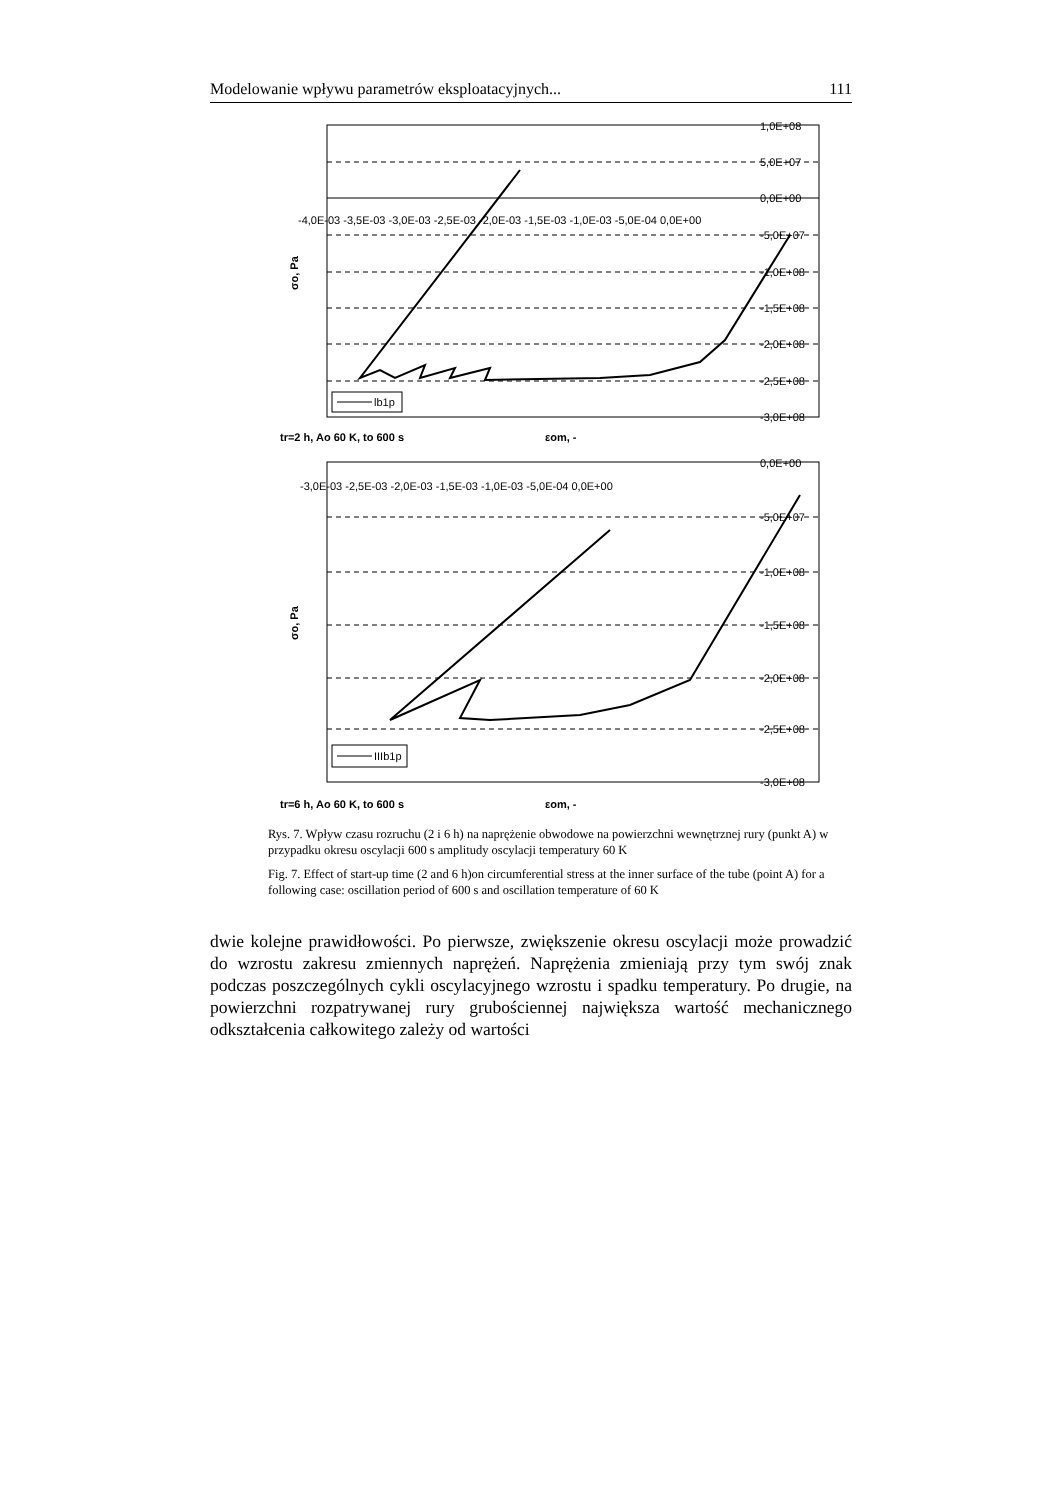Modelowanie wpływu parametrów eksploatacyjnych... 111
1,0E+08
5,0E+07
0,0E+00
-4,0E-03 -3,5E-03 -3,0E-03 -2,5E-03 -2,0E-03 -1,5E-03 -1,0E-03 -5,0E-04 0,0E+00
-5,0E+07
-1,0E+08
-1,5E+08
-2,0E+08
-2,5E+08
-3,0E+08
lb1p
σo, Pa
tr=2 h, Ao 60 K, to 600 s
εom, -
0,0E+00
-3,0E-03 -2,5E-03 -2,0E-03 -1,5E-03 -1,0E-03 -5,0E-04 0,0E+00
-5,0E+07
-1,0E+08
-1,5E+08
-2,0E+08
-2,5E+08
-3,0E+08
IIIb1p
σo, Pa
tr=6 h, Ao 60 K, to 600 s
εom, -
Rys. 7. Wpływ czasu rozruchu (2 i 6 h) na naprężenie obwodowe na powierzchni wewnętrznej rury (punkt A) w przypadku okresu oscylacji 600 s amplitudy oscylacji temperatury 60 K
Fig. 7. Effect of start-up time (2 and 6 h)on circumferential stress at the inner surface of the tube (point A) for a following case: oscillation period of 600 s and oscillation temperature of 60 K
dwie kolejne prawidłowości. Po pierwsze, zwiększenie okresu oscylacji może prowadzić do wzrostu zakresu zmiennych naprężeń. Naprężenia zmieniają przy tym swój znak podczas poszczególnych cykli oscylacyjnego wzrostu i spadku temperatury. Po drugie, na powierzchni rozpatrywanej rury grubościennej największa wartość mechanicznego odkształcenia całkowitego zależy od wartości